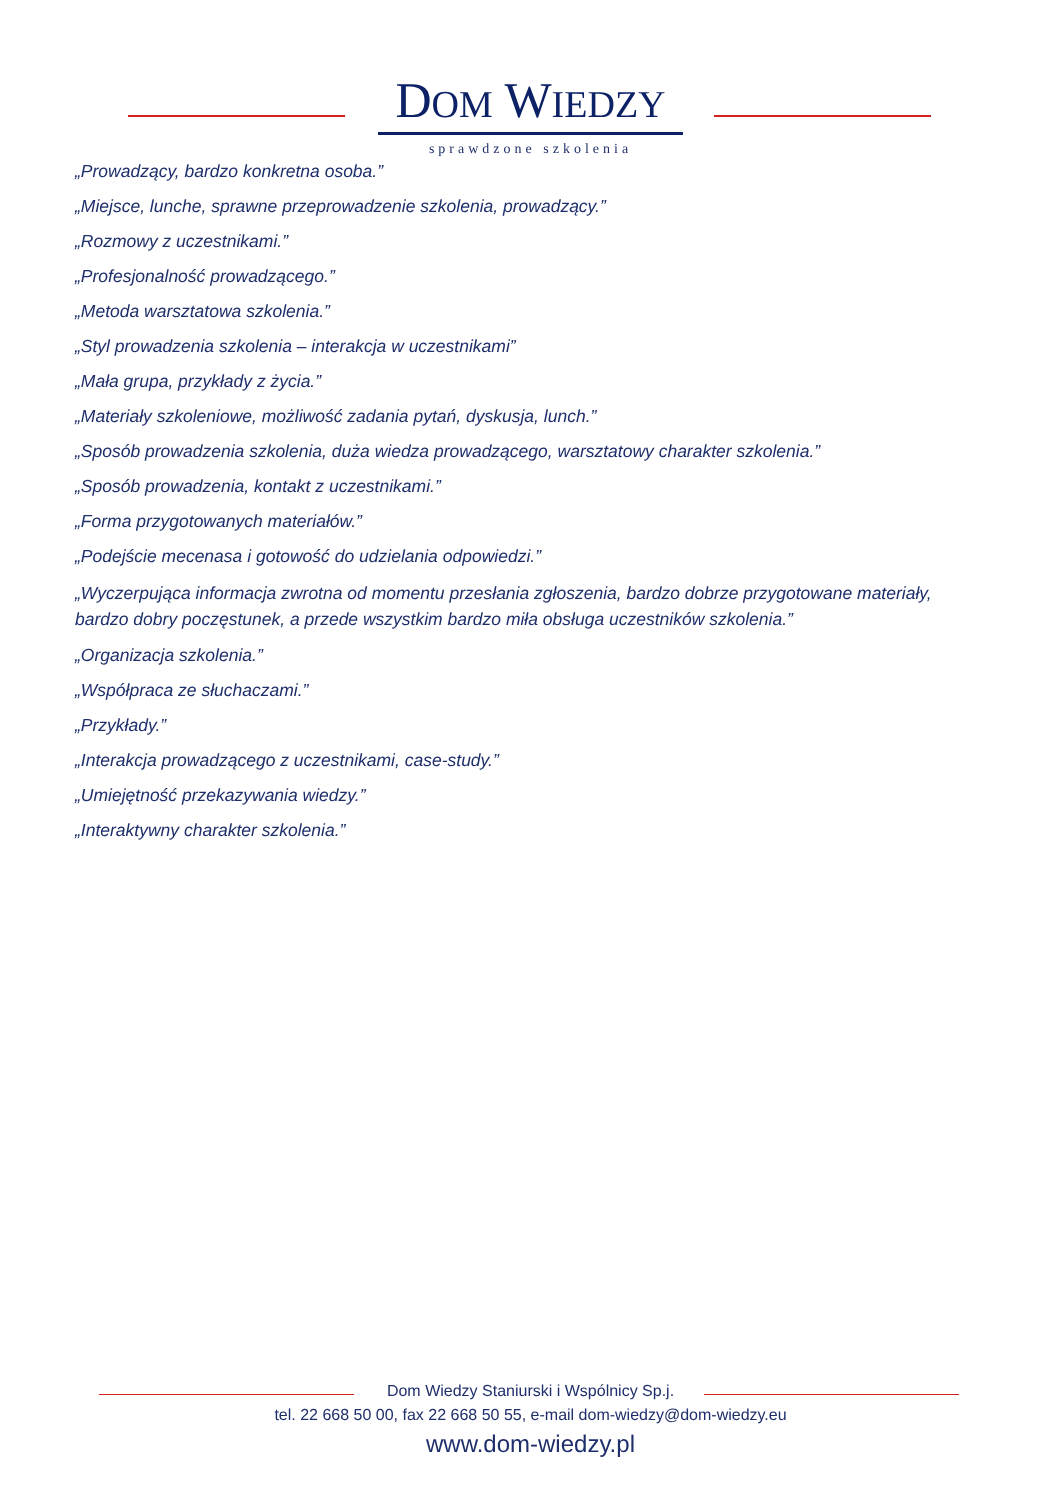DOM WIEDZY
sprawdzone szkolenia
„Prowadzący, bardzo konkretna osoba.”
„Miejsce, lunche, sprawne przeprowadzenie szkolenia, prowadzący.”
„Rozmowy z uczestnikami.”
„Profesjonalność prowadzącego.”
„Metoda warsztatowa szkolenia.”
„Styl prowadzenia szkolenia – interakcja w uczestnikami”
„Mała grupa, przykłady z życia.”
„Materiały szkoleniowe, możliwość zadania pytań, dyskusja, lunch.”
„Sposób prowadzenia szkolenia, duża wiedza prowadzącego, warsztatowy charakter szkolenia.”
„Sposób prowadzenia, kontakt z uczestnikami.”
„Forma przygotowanych materiałów.”
„Podejście mecenasa i gotowość do udzielania odpowiedzi.”
„Wyczerpująca informacja zwrotna od momentu przesłania zgłoszenia, bardzo dobrze przygotowane materiały, bardzo dobry poczęstunek, a przede wszystkim bardzo miła obsługa uczestników szkolenia.”
„Organizacja szkolenia.”
„Współpraca ze słuchaczami.”
„Przykłady.”
„Interakcja prowadzącego z uczestnikami, case-study.”
„Umiejętność przekazywania wiedzy.”
„Interaktywny charakter szkolenia.”
Dom Wiedzy Staniurski i Wspólnicy Sp.j.
tel. 22 668 50 00, fax 22 668 50 55, e-mail dom-wiedzy@dom-wiedzy.eu
www.dom-wiedzy.pl